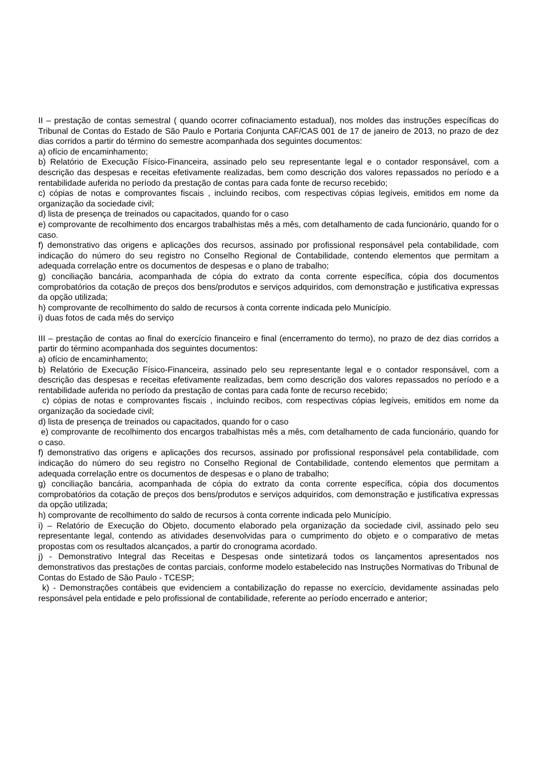II – prestação de contas semestral ( quando ocorrer cofinaciamento estadual), nos moldes das instruções específicas do Tribunal de Contas do Estado de São Paulo e Portaria Conjunta CAF/CAS 001 de 17 de janeiro de 2013, no prazo de dez dias corridos a partir do término do semestre acompanhada dos seguintes documentos:
a) ofício de encaminhamento;
b) Relatório de Execução Físico-Financeira, assinado pelo seu representante legal e o contador responsável, com a descrição das despesas e receitas efetivamente realizadas, bem como descrição dos valores repassados no período e a rentabilidade auferida no período da prestação de contas para cada fonte de recurso recebido;
c) cópias de notas e comprovantes fiscais , incluindo recibos, com respectivas cópias legíveis, emitidos em nome da organização da sociedade civil;
d) lista de presença de treinados ou capacitados, quando for o caso
e) comprovante de recolhimento dos encargos trabalhistas mês a mês, com detalhamento de cada funcionário, quando for o caso.
f) demonstrativo das origens e aplicações dos recursos, assinado por profissional responsável pela contabilidade, com indicação do número do seu registro no Conselho Regional de Contabilidade, contendo elementos que permitam a adequada correlação entre os documentos de despesas e o plano de trabalho;
g) conciliação bancária, acompanhada de cópia do extrato da conta corrente específica, cópia dos documentos comprobatórios da cotação de preços dos bens/produtos e serviços adquiridos, com demonstração e justificativa expressas da opção utilizada;
h) comprovante de recolhimento do saldo de recursos à conta corrente indicada pelo Município.
i) duas fotos de cada mês do serviço
III – prestação de contas ao final do exercício financeiro e final (encerramento do termo), no prazo de dez dias corridos a partir do término acompanhada dos seguintes documentos:
a) ofício de encaminhamento;
b) Relatório de Execução Físico-Financeira, assinado pelo seu representante legal e o contador responsável, com a descrição das despesas e receitas efetivamente realizadas, bem como descrição dos valores repassados no período e a rentabilidade auferida no período da prestação de contas para cada fonte de recurso recebido;
c) cópias de notas e comprovantes fiscais , incluindo recibos, com respectivas cópias legíveis, emitidos em nome da organização da sociedade civil;
d) lista de presença de treinados ou capacitados, quando for o caso
e) comprovante de recolhimento dos encargos trabalhistas mês a mês, com detalhamento de cada funcionário, quando for o caso.
f) demonstrativo das origens e aplicações dos recursos, assinado por profissional responsável pela contabilidade, com indicação do número do seu registro no Conselho Regional de Contabilidade, contendo elementos que permitam a adequada correlação entre os documentos de despesas e o plano de trabalho;
g) conciliação bancária, acompanhada de cópia do extrato da conta corrente específica, cópia dos documentos comprobatórios da cotação de preços dos bens/produtos e serviços adquiridos, com demonstração e justificativa expressas da opção utilizada;
h) comprovante de recolhimento do saldo de recursos à conta corrente indicada pelo Município.
i) – Relatório de Execução do Objeto, documento elaborado pela organização da sociedade civil, assinado pelo seu representante legal, contendo as atividades desenvolvidas para o cumprimento do objeto e o comparativo de metas propostas com os resultados alcançados, a partir do cronograma acordado.
j) - Demonstrativo Integral das Receitas e Despesas onde sintetizará todos os lançamentos apresentados nos demonstrativos das prestações de contas parciais, conforme modelo estabelecido nas Instruções Normativas do Tribunal de Contas do Estado de São Paulo - TCESP;
k) - Demonstrações contábeis que evidenciem a contabilização do repasse no exercício, devidamente assinadas pelo responsável pela entidade e pelo profissional de contabilidade, referente ao período encerrado e anterior;